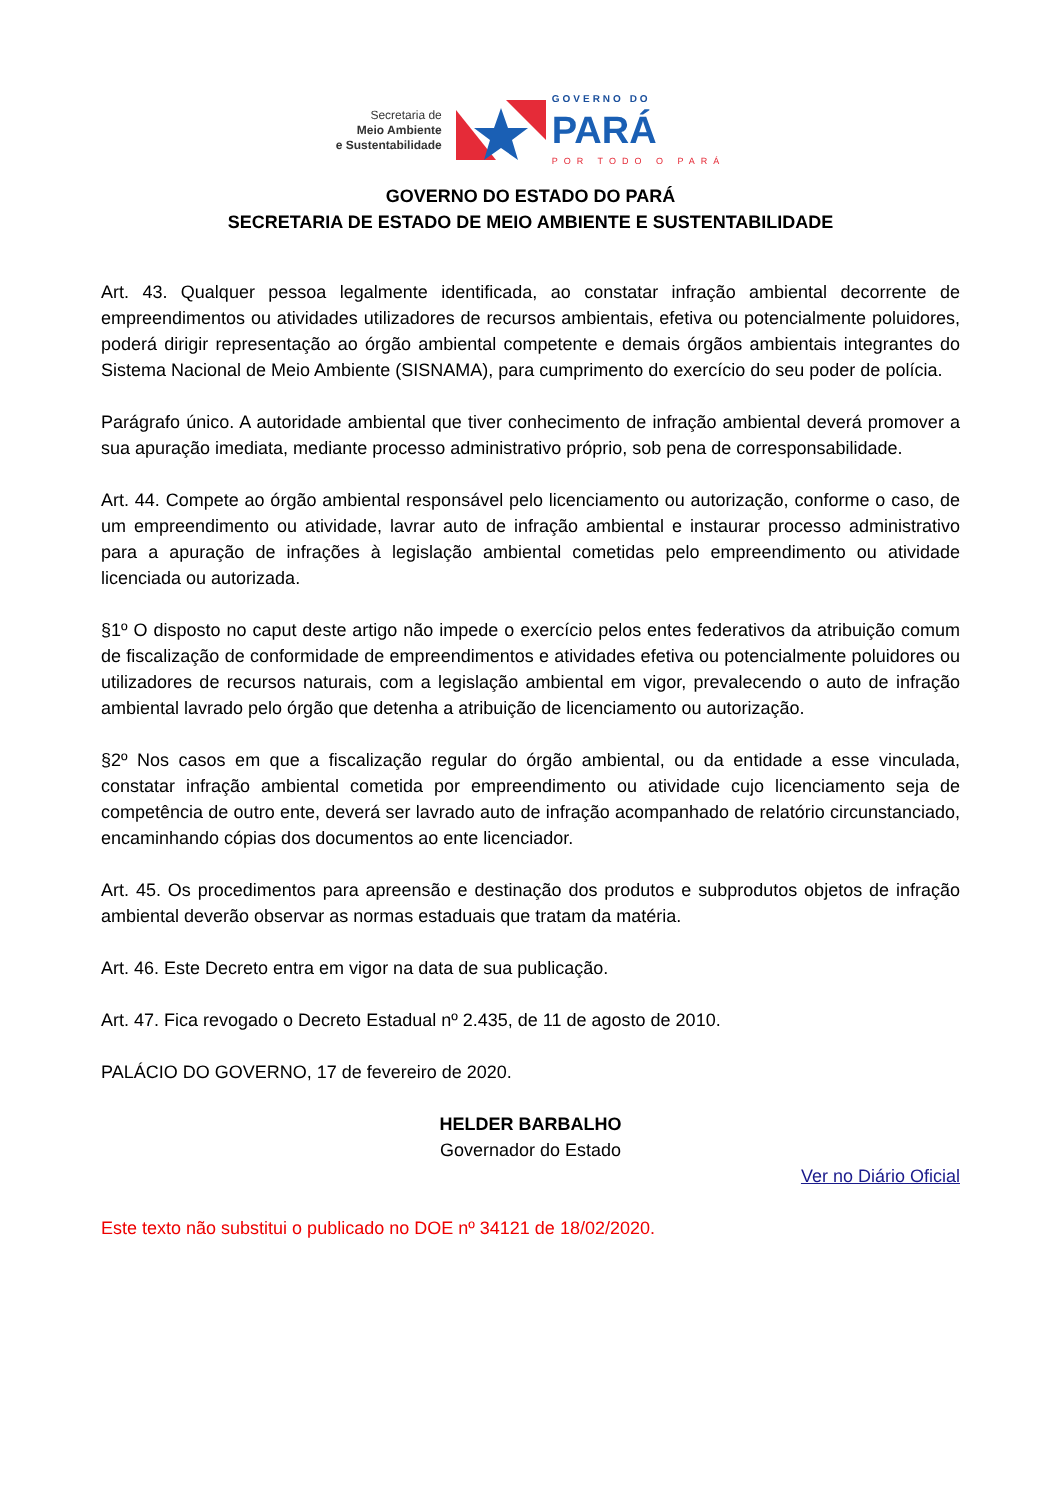Secretaria de
Meio Ambiente
e Sustentabilidade
GOVERNO DO
PARÁ
POR TODO O PARÁ
GOVERNO DO ESTADO DO PARÁ
SECRETARIA DE ESTADO DE MEIO AMBIENTE E SUSTENTABILIDADE
Art. 43. Qualquer pessoa legalmente identificada, ao constatar infração ambiental decorrente de empreendimentos ou atividades utilizadores de recursos ambientais, efetiva ou potencialmente poluidores, poderá dirigir representação ao órgão ambiental competente e demais órgãos ambientais integrantes do Sistema Nacional de Meio Ambiente (SISNAMA), para cumprimento do exercício do seu poder de polícia.
Parágrafo único. A autoridade ambiental que tiver conhecimento de infração ambiental deverá promover a sua apuração imediata, mediante processo administrativo próprio, sob pena de corresponsabilidade.
Art. 44. Compete ao órgão ambiental responsável pelo licenciamento ou autorização, conforme o caso, de um empreendimento ou atividade, lavrar auto de infração ambiental e instaurar processo administrativo para a apuração de infrações à legislação ambiental cometidas pelo empreendimento ou atividade licenciada ou autorizada.
§1º O disposto no caput deste artigo não impede o exercício pelos entes federativos da atribuição comum de fiscalização de conformidade de empreendimentos e atividades efetiva ou potencialmente poluidores ou utilizadores de recursos naturais, com a legislação ambiental em vigor, prevalecendo o auto de infração ambiental lavrado pelo órgão que detenha a atribuição de licenciamento ou autorização.
§2º Nos casos em que a fiscalização regular do órgão ambiental, ou da entidade a esse vinculada, constatar infração ambiental cometida por empreendimento ou atividade cujo licenciamento seja de competência de outro ente, deverá ser lavrado auto de infração acompanhado de relatório circunstanciado, encaminhando cópias dos documentos ao ente licenciador.
Art. 45. Os procedimentos para apreensão e destinação dos produtos e subprodutos objetos de infração ambiental deverão observar as normas estaduais que tratam da matéria.
Art. 46. Este Decreto entra em vigor na data de sua publicação.
Art. 47. Fica revogado o Decreto Estadual nº 2.435, de 11 de agosto de 2010.
PALÁCIO DO GOVERNO, 17 de fevereiro de 2020.
HELDER BARBALHO
Governador do Estado
Ver no Diário Oficial
Este texto não substitui o publicado no DOE nº 34121 de 18/02/2020.